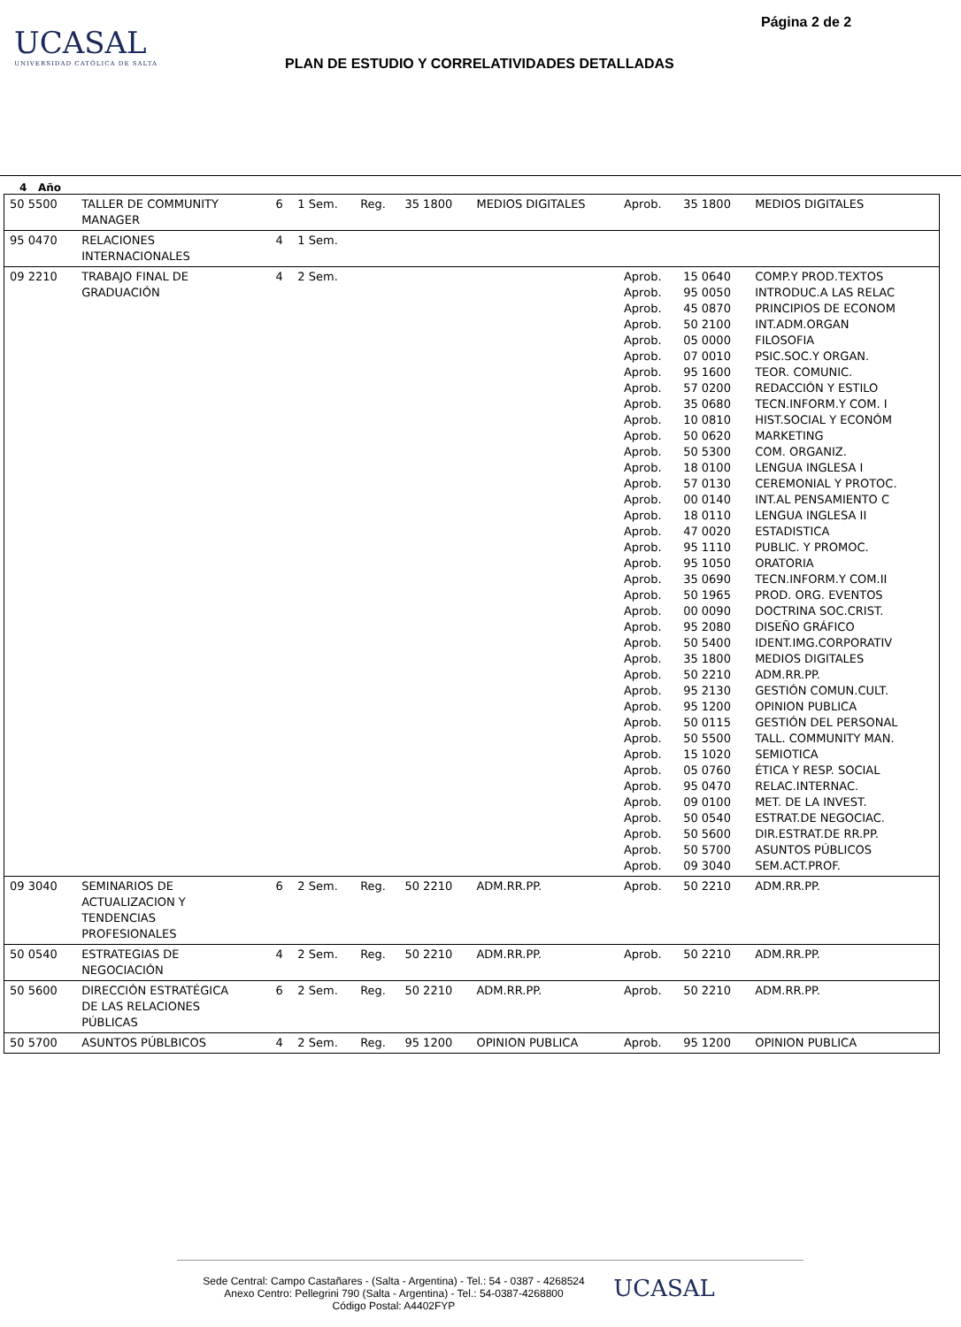UCASAL
UNIVERSIDAD CATÓLICA DE SALTA
Página 2 de 2
PLAN DE ESTUDIO Y CORRELATIVIDADES DETALLADAS
4 Año
| 50 5500 | TALLER DE COMMUNITY MANAGER | 6 | 1 Sem. | Reg. | 35 1800 | MEDIOS DIGITALES | Aprob. | 35 1800 | MEDIOS DIGITALES |
| 95 0470 | RELACIONES INTERNACIONALES | 4 | 1 Sem. | | | | | | |
| 09 2210 | TRABAJO FINAL DE GRADUACIÓN | 4 | 2 Sem. | | | | Aprob. Aprob. Aprob. Aprob. Aprob. Aprob. Aprob. Aprob. Aprob. Aprob. Aprob. Aprob. Aprob. Aprob. Aprob. Aprob. Aprob. Aprob. Aprob. Aprob. Aprob. Aprob. Aprob. Aprob. Aprob. Aprob. Aprob. Aprob. Aprob. Aprob. Aprob. Aprob. Aprob. Aprob. Aprob. Aprob. Aprob. Aprob. | 15 0640 95 0050 45 0870 50 2100 05 0000 07 0010 95 1600 57 0200 35 0680 10 0810 50 0620 50 5300 18 0100 57 0130 00 0140 18 0110 47 0020 95 1110 95 1050 35 0690 50 1965 00 0090 95 2080 50 5400 35 1800 50 2210 95 2130 95 1200 50 0115 50 5500 15 1020 05 0760 95 0470 09 0100 50 0540 50 5600 50 5700 09 3040 | COMP.Y PROD.TEXTOS INTRODUC.A LAS RELAC PRINCIPIOS DE ECONOM INT.ADM.ORGAN FILOSOFIA PSIC.SOC.Y ORGAN. TEOR. COMUNIC. REDACCIÓN Y ESTILO TECN.INFORM.Y COM. I HIST.SOCIAL Y ECONÓM MARKETING COM. ORGANIZ. LENGUA INGLESA I CEREMONIAL Y PROTOC. INT.AL PENSAMIENTO C LENGUA INGLESA II ESTADISTICA PUBLIC. Y PROMOC. ORATORIA TECN.INFORM.Y COM.II PROD. ORG. EVENTOS DOCTRINA SOC.CRIST. DISEÑO GRÁFICO IDENT.IMG.CORPORATIV MEDIOS DIGITALES ADM.RR.PP. GESTIÓN COMUN.CULT. OPINION PUBLICA GESTIÓN DEL PERSONAL TALL. COMMUNITY MAN. SEMIOTICA ÉTICA Y RESP. SOCIAL RELAC.INTERNAC. MET. DE LA INVEST. ESTRAT.DE NEGOCIAC. DIR.ESTRAT.DE RR.PP. ASUNTOS PÚBLICOS SEM.ACT.PROF. |
| 09 3040 | SEMINARIOS DE ACTUALIZACION Y TENDENCIAS PROFESIONALES | 6 | 2 Sem. | Reg. | 50 2210 | ADM.RR.PP. | Aprob. | 50 2210 | ADM.RR.PP. |
| 50 0540 | ESTRATEGIAS DE NEGOCIACIÓN | 4 | 2 Sem. | Reg. | 50 2210 | ADM.RR.PP. | Aprob. | 50 2210 | ADM.RR.PP. |
| 50 5600 | DIRECCIÓN ESTRATÉGICA DE LAS RELACIONES PÚBLICAS | 6 | 2 Sem. | Reg. | 50 2210 | ADM.RR.PP. | Aprob. | 50 2210 | ADM.RR.PP. |
| 50 5700 | ASUNTOS PÚBLBICOS | 4 | 2 Sem. | Reg. | 95 1200 | OPINION PUBLICA | Aprob. | 95 1200 | OPINION PUBLICA |
Sede Central: Campo Castañares - (Salta - Argentina) - Tel.: 54 - 0387 - 4268524
Anexo Centro: Pellegrini 790 (Salta - Argentina) - Tel.: 54-0387-4268800
Código Postal: A4402FYP UCASAL